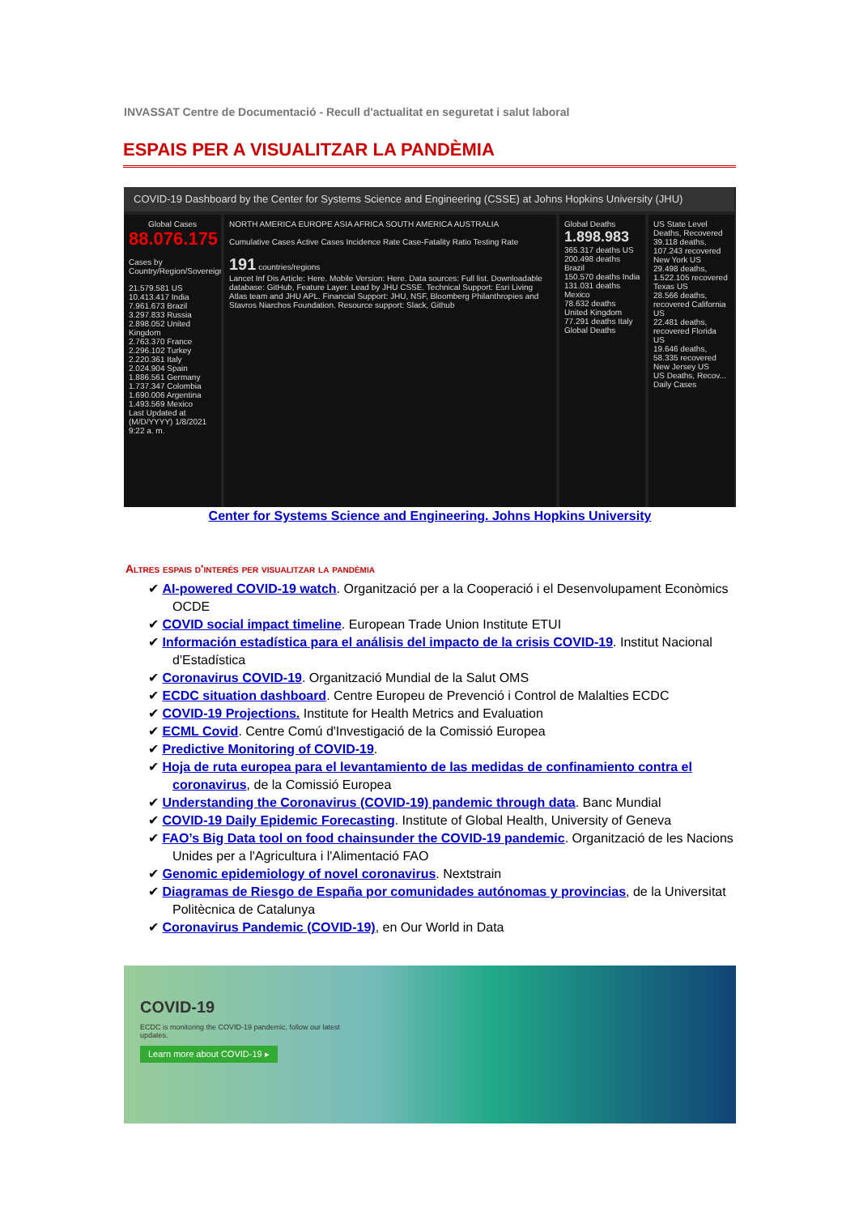INVASSAT Centre de Documentació - Recull d'actualitat en seguretat i salut laboral
ESPAIS PER A VISUALITZAR LA PANDÈMIA
COVID-19 Dashboard by the Center for Systems Science and Engineering (CSSE) at Johns Hopkins University (JHU)
Global Cases
88.076.175
Cases by Country/Region/Sovereignty
21.579.581 US
10.413.417 India
7.961.673 Brazil
3.297.833 Russia
2.898.052 United Kingdom
2.763.370 France
2.296.102 Turkey
2.220.361 Italy
2.024.904 Spain
1.886.561 Germany
1.737.347 Colombia
1.690.006 Argentina
1.493.569 Mexico
Last Updated at (M/D/YYYY) 1/8/2021 9:22 a. m.
NORTH AMERICA EUROPE ASIA AFRICA SOUTH AMERICA AUSTRALIA
Cumulative Cases Active Cases Incidence Rate Case-Fatality Ratio Testing Rate
191 countries/regions
Lancet Inf Dis Article: Here. Mobile Version: Here. Data sources: Full list. Downloadable database: GitHub, Feature Layer. Lead by JHU CSSE. Technical Support: Esri Living Atlas team and JHU APL. Financial Support: JHU, NSF, Bloomberg Philanthropies and Stavros Niarchos Foundation. Resource support: Slack, Github
Global Deaths
1.898.983
365.317 deaths US
200.498 deaths Brazil
150.570 deaths India
131.031 deaths Mexico
78.632 deaths United Kingdom
77.291 deaths Italy
Global Deaths
US State Level Deaths, Recovered
39.118 deaths, 107.243 recovered New York US
29.498 deaths, 1.522.105 recovered Texas US
28.566 deaths, recovered California US
22.481 deaths, recovered Florida US
19.646 deaths, 58.335 recovered New Jersey US
US Deaths, Recov...
Daily Cases
Center for Systems Science and Engineering. Johns Hopkins University
Altres espais d'interés per visualitzar la pandèmia
✔ AI-powered COVID-19 watch. Organització per a la Cooperació i el Desenvolupament Econòmics OCDE
✔ COVID social impact timeline. European Trade Union Institute ETUI
✔ Información estadística para el análisis del impacto de la crisis COVID-19. Institut Nacional d'Estadística
✔ Coronavirus COVID-19. Organització Mundial de la Salut OMS
✔ ECDC situation dashboard. Centre Europeu de Prevenció i Control de Malalties ECDC
✔ COVID-19 Projections. Institute for Health Metrics and Evaluation
✔ ECML Covid. Centre Comú d'Investigació de la Comissió Europea
✔ Predictive Monitoring of COVID-19.
✔ Hoja de ruta europea para el levantamiento de las medidas de confinamiento contra el coronavirus, de la Comissió Europea
✔ Understanding the Coronavirus (COVID-19) pandemic through data. Banc Mundial
✔ COVID-19 Daily Epidemic Forecasting. Institute of Global Health, University of Geneva
✔ FAO’s Big Data tool on food chainsunder the COVID-19 pandemic. Organització de les Nacions Unides per a l'Agricultura i l'Alimentació FAO
✔ Genomic epidemiology of novel coronavirus. Nextstrain
✔ Diagramas de Riesgo de España por comunidades autónomas y provincias, de la Universitat Politècnica de Catalunya
✔ Coronavirus Pandemic (COVID-19), en Our World in Data
COVID-19
ECDC is monitoring the COVID-19 pandemic, follow our latest updates.
Learn more about COVID-19 ▸